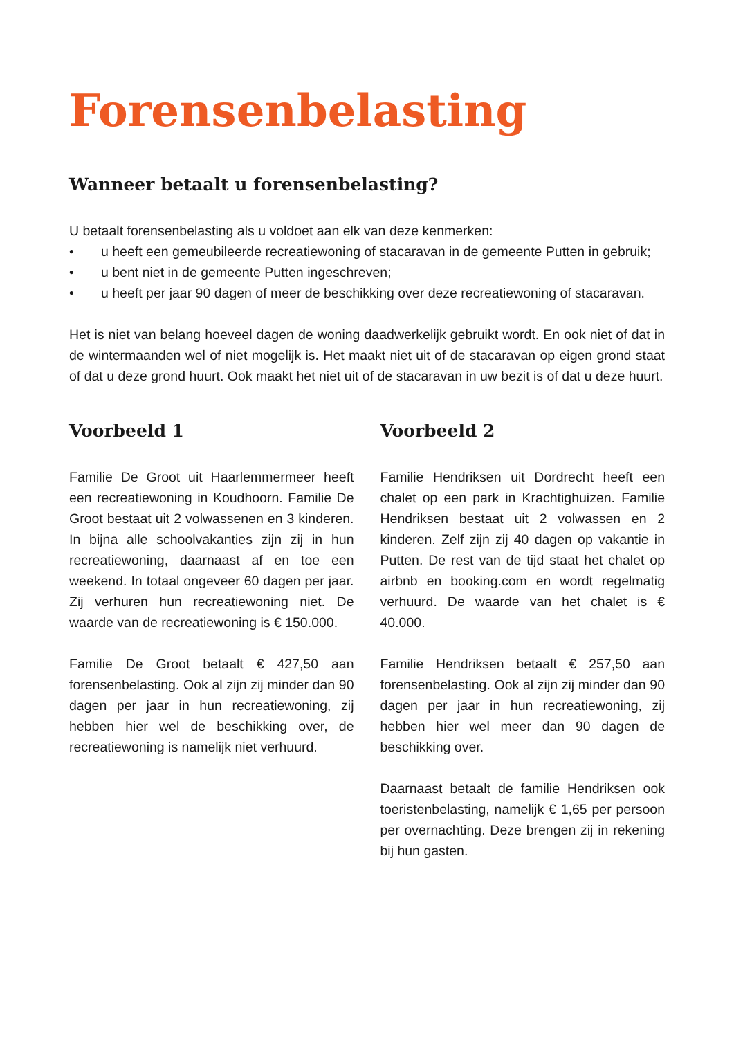Forensenbelasting
Wanneer betaalt u forensenbelasting?
U betaalt forensenbelasting als u voldoet aan elk van deze kenmerken:
• u heeft een gemeubileerde recreatiewoning of stacaravan in de gemeente Putten in gebruik;
• u bent niet in de gemeente Putten ingeschreven;
• u heeft per jaar 90 dagen of meer de beschikking over deze recreatiewoning of stacaravan.
Het is niet van belang hoeveel dagen de woning daadwerkelijk gebruikt wordt. En ook niet of dat in de wintermaanden wel of niet mogelijk is. Het maakt niet uit of de stacaravan op eigen grond staat of dat u deze grond huurt. Ook maakt het niet uit of de stacaravan in uw bezit is of dat u deze huurt.
Voorbeeld 1
Familie De Groot uit Haarlemmermeer heeft een recreatiewoning in Koudhoorn. Familie De Groot bestaat uit 2 volwassenen en 3 kinderen. In bijna alle schoolvakanties zijn zij in hun recreatiewoning, daarnaast af en toe een weekend. In totaal ongeveer 60 dagen per jaar. Zij verhuren hun recreatiewoning niet. De waarde van de recreatiewoning is € 150.000.
Familie De Groot betaalt € 427,50 aan forensenbelasting. Ook al zijn zij minder dan 90 dagen per jaar in hun recreatiewoning, zij hebben hier wel de beschikking over, de recreatiewoning is namelijk niet verhuurd.
Voorbeeld 2
Familie Hendriksen uit Dordrecht heeft een chalet op een park in Krachtighuizen. Familie Hendriksen bestaat uit 2 volwassen en 2 kinderen. Zelf zijn zij 40 dagen op vakantie in Putten. De rest van de tijd staat het chalet op airbnb en booking.com en wordt regelmatig verhuurd. De waarde van het chalet is € 40.000.
Familie Hendriksen betaalt € 257,50 aan forensenbelasting. Ook al zijn zij minder dan 90 dagen per jaar in hun recreatiewoning, zij hebben hier wel meer dan 90 dagen de beschikking over.
Daarnaast betaalt de familie Hendriksen ook toeristenbelasting, namelijk € 1,65 per persoon per overnachting. Deze brengen zij in rekening bij hun gasten.